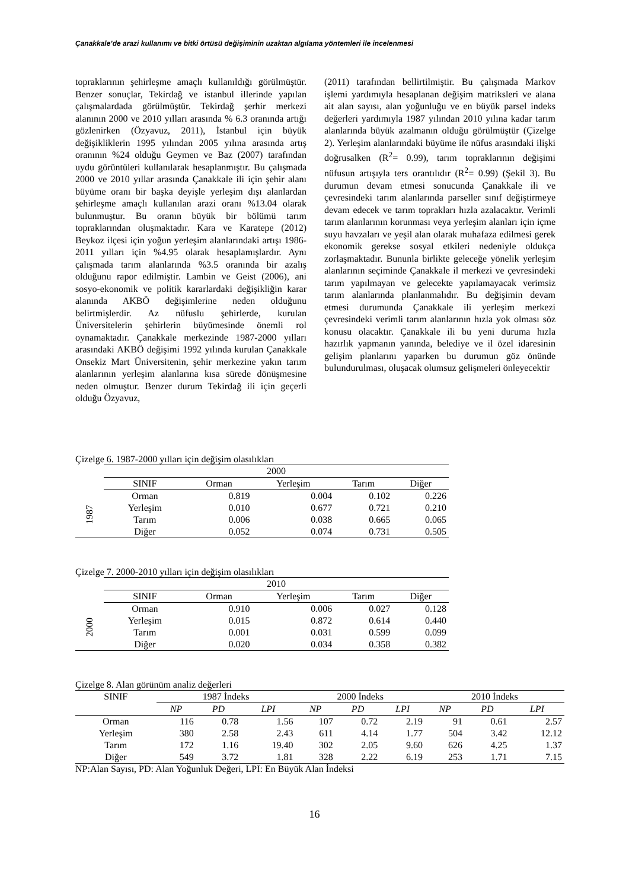Çanakkale’de arazi kullanımı ve bitki örtüsü değişiminin uzaktan algılama yöntemleri ile incelenmesi
topraklarının şehirleşme amaçlı kullanıldığı görülmüştür. Benzer sonuçlar, Tekirdağ ve istanbul illerinde yapılan çalışmalardada görülmüştür. Tekirdağ şerhir merkezi alanının 2000 ve 2010 yılları arasında % 6.3 oranında artığı gözlenirken (Özyavuz, 2011), İstanbul için büyük değişikliklerin 1995 yılından 2005 yılına arasında artış oranının %24 olduğu Geymen ve Baz (2007) tarafından uydu görüntüleri kullanılarak hesaplanmıştır. Bu çalışmada 2000 ve 2010 yıllar arasında Çanakkale ili için şehir alanı büyüme oranı bir başka deyişle yerleşim dışı alanlardan şehirleşme amaçlı kullanılan arazi oranı %13.04 olarak bulunmuştur. Bu oranın büyük bir bölümü tarım topraklarından oluşmaktadır. Kara ve Karatepe (2012) Beykoz ilçesi için yoğun yerleşim alanlarındaki artışı 1986-2011 yılları için %4.95 olarak hesaplamışlardır. Aynı çalışmada tarım alanlarında %3.5 oranında bir azalış olduğunu rapor edilmiştir. Lambin ve Geist (2006), ani sosyo-ekonomik ve politik kararlardaki değişikliğin karar alanında AKBÖ değişimlerine neden olduğunu belirtmişlerdir. Az nüfuslu şehirlerde, kurulan Üniversitelerin şehirlerin büyümesinde önemli rol oynamaktadır. Çanakkale merkezinde 1987-2000 yılları arasındaki AKBÖ değişimi 1992 yılında kurulan Çanakkale Onsekiz Mart Üniversitenin, şehir merkezine yakın tarım alanlarının yerleşim alanlarına kısa sürede dönüşmesine neden olmuştur. Benzer durum Tekirdağ ili için geçerli olduğu Özyavuz,
(2011) tarafından bellirtilmiştir. Bu çalışmada Markov işlemi yardımıyla hesaplanan değişim matriksleri ve alana ait alan sayısı, alan yoğunluğu ve en büyük parsel indeks değerleri yardımıyla 1987 yılından 2010 yılına kadar tarım alanlarında büyük azalmanın olduğu görülmüştür (Çizelge 2). Yerleşim alanlarındaki büyüme ile nüfus arasındaki ilişki doğrusalken (R<sup>2</sup>= 0.99), tarım topraklarının değişimi nüfusun artışıyla ters orantılıdır (R<sup>2</sup>= 0.99) (Şekil 3). Bu durumun devam etmesi sonucunda Çanakkale ili ve çevresindeki tarım alanlarında parseller sınıf değiştirmeye devam edecek ve tarım toprakları hızla azalacaktır. Verimli tarım alanlarının korunması veya yerleşim alanları için içme suyu havzaları ve yeşil alan olarak muhafaza edilmesi gerek ekonomik gerekse sosyal etkileri nedeniyle oldukça zorlaşmaktadır. Bununla birlikte geleceğe yönelik yerleşim alanlarının seçiminde Çanakkale il merkezi ve çevresindeki tarım yapılmayan ve gelecekte yapılamayacak verimsiz tarım alanlarında planlanmalıdır. Bu değişimin devam etmesi durumunda Çanakkale ili yerleşim merkezi çevresindeki verimli tarım alanlarının hızla yok olması söz konusu olacaktır. Çanakkale ili bu yeni duruma hızla hazırlık yapmanın yanında, belediye ve il özel idaresinin gelişim planlarını yaparken bu durumun göz önünde bulundurulması, oluşacak olumsuz gelişmeleri önleyecektir
Çizelge 6. 1987-2000 yılları için değişim olasılıkları
| | 2000 | | | | |
| | SINIF | Orman | Yerleşim | Tarım | Diğer |
| 1987 | Orman | 0.819 | 0.004 | 0.102 | 0.226 |
| | Yerleşim | 0.010 | 0.677 | 0.721 | 0.210 |
| | Tarım | 0.006 | 0.038 | 0.665 | 0.065 |
| | Diğer | 0.052 | 0.074 | 0.731 | 0.505 |
Çizelge 7. 2000-2010 yılları için değişim olasılıkları
| | 2010 | | | | |
| | SINIF | Orman | Yerleşim | Tarım | Diğer |
| 2000 | Orman | 0.910 | 0.006 | 0.027 | 0.128 |
| | Yerleşim | 0.015 | 0.872 | 0.614 | 0.440 |
| | Tarım | 0.001 | 0.031 | 0.599 | 0.099 |
| | Diğer | 0.020 | 0.034 | 0.358 | 0.382 |
Çizelge 8. Alan görünüm analiz değerleri
| SINIF | 1987 İndeks | | | 2000 İndeks | | | 2010 İndeks | | |
| --- | --- | --- | --- | --- | --- | --- | --- | --- | --- |
| | NP | PD | LPI | NP | PD | LPI | NP | PD | LPI |
| Orman | 116 | 0.78 | 1.56 | 107 | 0.72 | 2.19 | 91 | 0.61 | 2.57 |
| Yerleşim | 380 | 2.58 | 2.43 | 611 | 4.14 | 1.77 | 504 | 3.42 | 12.12 |
| Tarım | 172 | 1.16 | 19.40 | 302 | 2.05 | 9.60 | 626 | 4.25 | 1.37 |
| Diğer | 549 | 3.72 | 1.81 | 328 | 2.22 | 6.19 | 253 | 1.71 | 7.15 |
NP:Alan Sayısı, PD: Alan Yoğunluk Değeri, LPI: En Büyük Alan İndeksi
16